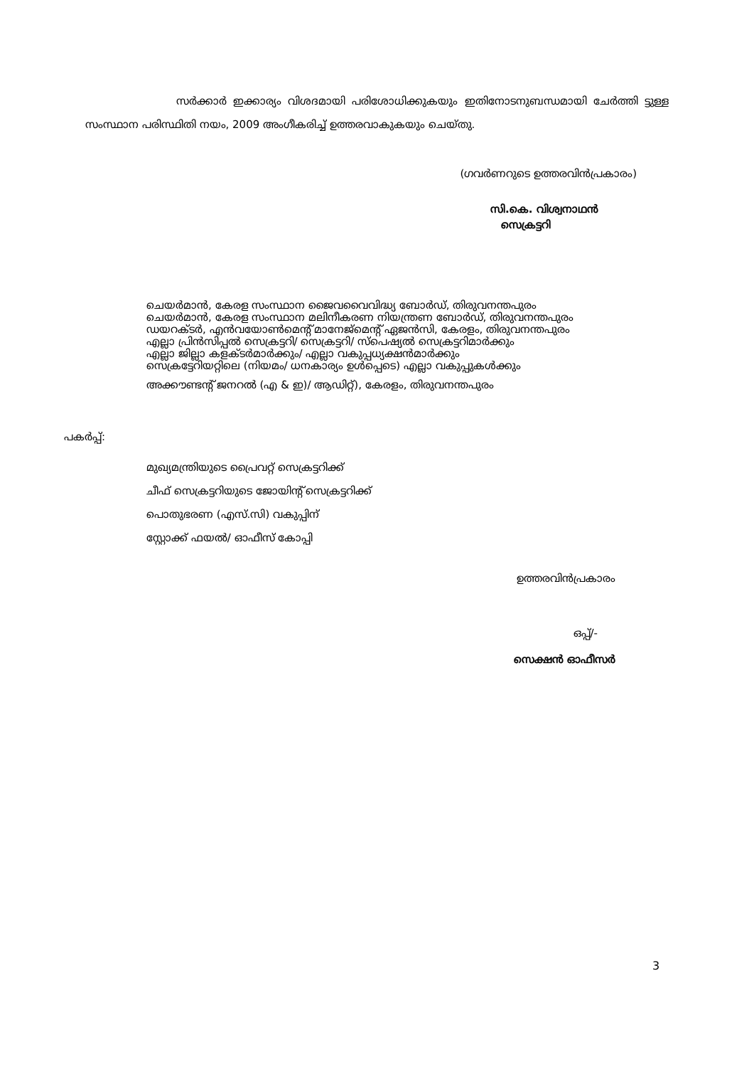സർക്കാർ ഇക്കാര്യം വിശദമായി പരിശോധിക്കുകയും ഇതിനോടനുബന്ധമായി ചേർത്തി ട്ടുള്ള സംസ്ഥാന പരിസ്ഥിതി നയം, 2009 അംഗീകരിച്ച് ഉത്തരവാകുകയും ചെയ്തു.
(ഗവർണറുടെ ഉത്തരവിൻപ്രകാരം)
സി.കെ. വിശ്വനാഥൻ
സെക്രട്ടറി
ചെയർമാൻ, കേരള സംസ്ഥാന ജൈവവൈവിദ്ധ്യ ബോർഡ്, തിരുവനന്തപുരം
ചെയർമാൻ, കേരള സംസ്ഥാന മലിനീകരണ നിയന്ത്രണ ബോർഡ്, തിരുവനന്തപുരം
ഡയറക്ടർ, എൻവയോൺമെന്റ് മാനേജ്മെന്റ് ഏജൻസി, കേരളം, തിരുവനന്തപുരം
എല്ലാ പ്രിൻസിപ്പൽ സെക്രട്ടറി/ സെക്രട്ടറി/ സ്പെഷ്യൽ സെക്രട്ടറിമാർക്കും
എല്ലാ ജില്ലാ കളക്ടർമാർക്കും/ എല്ലാ വകുപ്പധ്യക്ഷൻമാർക്കും
സെക്രട്ടേറിയറ്റിലെ (നിയമം/ ധനകാര്യം ഉൾപ്പെടെ) എല്ലാ വകുപ്പുകൾക്കും
അക്കൗണ്ടന്റ് ജനറൽ (എ & ഇ)/ ആഡിറ്റ്), കേരളം, തിരുവനന്തപുരം
പകർപ്പ്:
മുഖ്യമന്ത്രിയുടെ പ്രൈവറ്റ് സെക്രട്ടറിക്ക്
ചീഫ് സെക്രട്ടറിയുടെ ജോയിന്റ് സെക്രട്ടറിക്ക്
പൊതുഭരണ (എസ്.സി) വകുപ്പിന്
സ്റ്റോക്ക് ഫയൽ/ ഓഫീസ് കോപ്പി
ഉത്തരവിൻപ്രകാരം
ഒപ്പ്/-
സെക്ഷൻ ഓഫീസർ
3